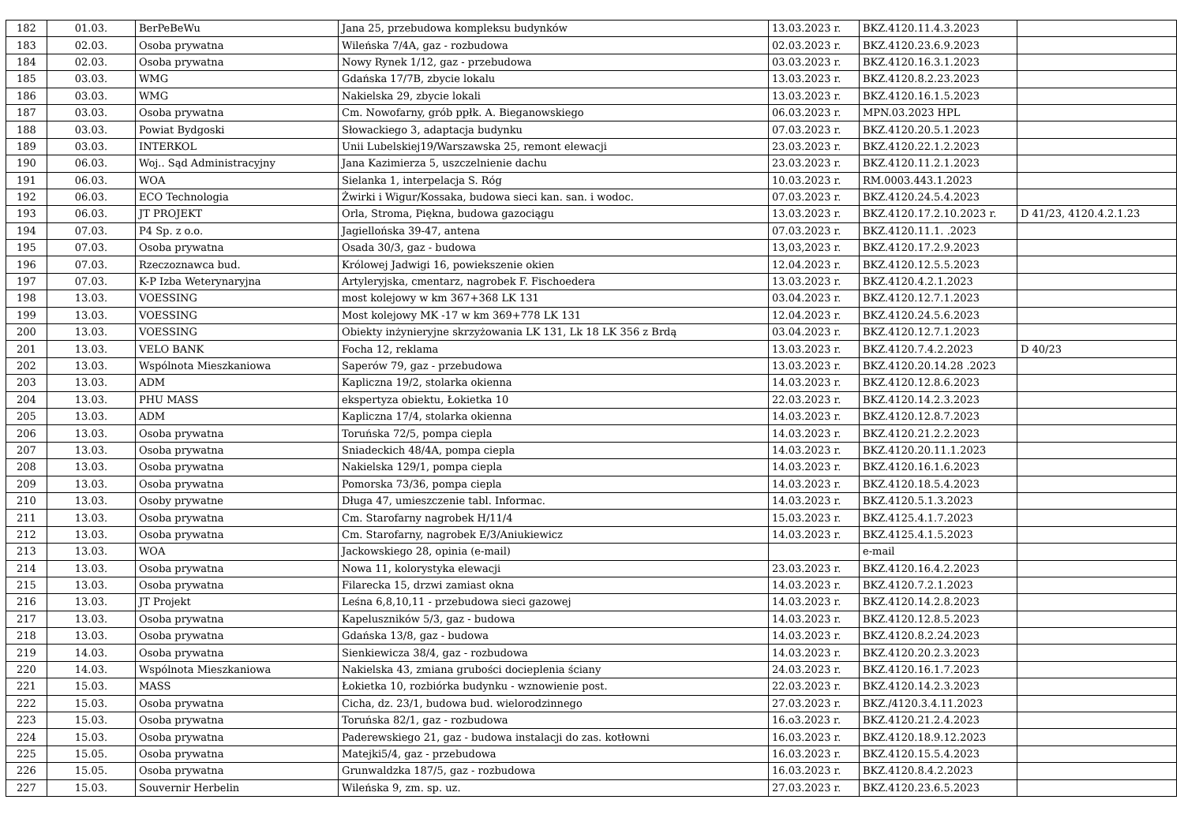| 182 | 01.03. | BerPeBeWu | Jana 25, przebudowa kompleksu budynków | 13.03.2023 r. | BKZ.4120.11.4.3.2023 | |
| 183 | 02.03. | Osoba prywatna | Wileńska 7/4A, gaz - rozbudowa | 02.03.2023 r. | BKZ.4120.23.6.9.2023 | |
| 184 | 02.03. | Osoba prywatna | Nowy Rynek 1/12, gaz - przebudowa | 03.03.2023 r. | BKZ.4120.16.3.1.2023 | |
| 185 | 03.03. | WMG | Gdańska 17/7B, zbycie lokalu | 13.03.2023 r. | BKZ.4120.8.2.23.2023 | |
| 186 | 03.03. | WMG | Nakielska 29, zbycie lokali | 13.03.2023 r. | BKZ.4120.16.1.5.2023 | |
| 187 | 03.03. | Osoba prywatna | Cm. Nowofarny, grób ppłk. A. Bieganowskiego | 06.03.2023 r. | MPN.03.2023 HPL | |
| 188 | 03.03. | Powiat Bydgoski | Słowackiego 3, adaptacja budynku | 07.03.2023 r. | BKZ.4120.20.5.1.2023 | |
| 189 | 03.03. | INTERKOL | Unii Lubelskiej19/Warszawska 25, remont elewacji | 23.03.2023 r. | BKZ.4120.22.1.2.2023 | |
| 190 | 06.03. | Woj.. Sąd Administracyjny | Jana Kazimierza 5, uszczelnienie dachu | 23.03.2023 r. | BKZ.4120.11.2.1.2023 | |
| 191 | 06.03. | WOA | Sielanka 1, interpelacja S. Róg | 10.03.2023 r. | RM.0003.443.1.2023 | |
| 192 | 06.03. | ECO Technologia | Żwirki i Wigur/Kossaka, budowa sieci kan. san. i wodoc. | 07.03.2023 r. | BKZ.4120.24.5.4.2023 | |
| 193 | 06.03. | JT PROJEKT | Orla, Stroma, Piękna, budowa gazociągu | 13.03.2023 r. | BKZ.4120.17.2.10.2023 r. | D 41/23, 4120.4.2.1.23 |
| 194 | 07.03. | P4 Sp. z o.o. | Jagiellońska 39-47, antena | 07.03.2023 r. | BKZ.4120.11.1. .2023 | |
| 195 | 07.03. | Osoba prywatna | Osada 30/3, gaz - budowa | 13,03,2023 r. | BKZ.4120.17.2.9.2023 | |
| 196 | 07.03. | Rzeczoznawca bud. | Królowej Jadwigi 16, powiekszenie okien | 12.04.2023 r. | BKZ.4120.12.5.5.2023 | |
| 197 | 07.03. | K-P Izba Weterynaryjna | Artyleryjska, cmentarz, nagrobek F. Fischoedera | 13.03.2023 r. | BKZ.4120.4.2.1.2023 | |
| 198 | 13.03. | VOESSING | most kolejowy w km 367+368 LK 131 | 03.04.2023 r. | BKZ.4120.12.7.1.2023 | |
| 199 | 13.03. | VOESSING | Most kolejowy MK -17 w km 369+778 LK 131 | 12.04.2023 r. | BKZ.4120.24.5.6.2023 | |
| 200 | 13.03. | VOESSING | Obiekty inżynieryjne skrzyżowania LK 131, Lk 18 LK 356 z Brdą | 03.04.2023 r. | BKZ.4120.12.7.1.2023 | |
| 201 | 13.03. | VELO BANK | Focha 12, reklama | 13.03.2023 r. | BKZ.4120.7.4.2.2023 | D 40/23 |
| 202 | 13.03. | Wspólnota Mieszkaniowa | Saperów 79, gaz - przebudowa | 13.03.2023 r. | BKZ.4120.20.14.28 .2023 | |
| 203 | 13.03. | ADM | Kapliczna 19/2, stolarka okienna | 14.03.2023 r. | BKZ.4120.12.8.6.2023 | |
| 204 | 13.03. | PHU MASS | ekspertyza obiektu, Łokietka 10 | 22.03.2023 r. | BKZ.4120.14.2.3.2023 | |
| 205 | 13.03. | ADM | Kapliczna 17/4, stolarka okienna | 14.03.2023 r. | BKZ.4120.12.8.7.2023 | |
| 206 | 13.03. | Osoba prywatna | Toruńska 72/5, pompa ciepla | 14.03.2023 r. | BKZ.4120.21.2.2.2023 | |
| 207 | 13.03. | Osoba prywatna | Sniadeckich 48/4A, pompa ciepla | 14.03.2023 r. | BKZ.4120.20.11.1.2023 | |
| 208 | 13.03. | Osoba prywatna | Nakielska 129/1, pompa ciepla | 14.03.2023 r. | BKZ.4120.16.1.6.2023 | |
| 209 | 13.03. | Osoba prywatna | Pomorska 73/36, pompa ciepla | 14.03.2023 r. | BKZ.4120.18.5.4.2023 | |
| 210 | 13.03. | Osoby prywatne | Długa 47, umieszczenie tabl. Informac. | 14.03.2023 r. | BKZ.4120.5.1.3.2023 | |
| 211 | 13.03. | Osoba prywatna | Cm. Starofarny nagrobek H/11/4 | 15.03.2023 r. | BKZ.4125.4.1.7.2023 | |
| 212 | 13.03. | Osoba prywatna | Cm. Starofarny, nagrobek E/3/Aniukiewicz | 14.03.2023 r. | BKZ.4125.4.1.5.2023 | |
| 213 | 13.03. | WOA | Jackowskiego 28, opinia (e-mail) | | e-mail | |
| 214 | 13.03. | Osoba prywatna | Nowa 11, kolorystyka elewacji | 23.03.2023 r. | BKZ.4120.16.4.2.2023 | |
| 215 | 13.03. | Osoba prywatna | Filarecka 15, drzwi zamiast okna | 14.03.2023 r. | BKZ.4120.7.2.1.2023 | |
| 216 | 13.03. | JT Projekt | Leśna 6,8,10,11 - przebudowa sieci gazowej | 14.03.2023 r. | BKZ.4120.14.2.8.2023 | |
| 217 | 13.03. | Osoba prywatna | Kapeluszników 5/3, gaz - budowa | 14.03.2023 r. | BKZ.4120.12.8.5.2023 | |
| 218 | 13.03. | Osoba prywatna | Gdańska 13/8, gaz - budowa | 14.03.2023 r. | BKZ.4120.8.2.24.2023 | |
| 219 | 14.03. | Osoba prywatna | Sienkiewicza 38/4, gaz - rozbudowa | 14.03.2023 r. | BKZ.4120.20.2.3.2023 | |
| 220 | 14.03. | Wspólnota Mieszkaniowa | Nakielska 43, zmiana grubości docieplenia ściany | 24.03.2023 r. | BKZ.4120.16.1.7.2023 | |
| 221 | 15.03. | MASS | Łokietka 10, rozbiórka budynku - wznowienie post. | 22.03.2023 r. | BKZ.4120.14.2.3.2023 | |
| 222 | 15.03. | Osoba prywatna | Cicha, dz. 23/1, budowa bud. wielorodzinnego | 27.03.2023 r. | BKZ./4120.3.4.11.2023 | |
| 223 | 15.03. | Osoba prywatna | Toruńska 82/1, gaz - rozbudowa | 16.o3.2023 r. | BKZ.4120.21.2.4.2023 | |
| 224 | 15.03. | Osoba prywatna | Paderewskiego 21, gaz - budowa instalacji do zas. kotłowni | 16.03.2023 r. | BKZ.4120.18.9.12.2023 | |
| 225 | 15.05. | Osoba prywatna | Matejki5/4, gaz - przebudowa | 16.03.2023 r. | BKZ.4120.15.5.4.2023 | |
| 226 | 15.05. | Osoba prywatna | Grunwaldzka 187/5, gaz - rozbudowa | 16.03.2023 r. | BKZ.4120.8.4.2.2023 | |
| 227 | 15.03. | Souvernir Herbelin | Wileńska 9, zm. sp. uz. | 27.03.2023 r. | BKZ.4120.23.6.5.2023 | |